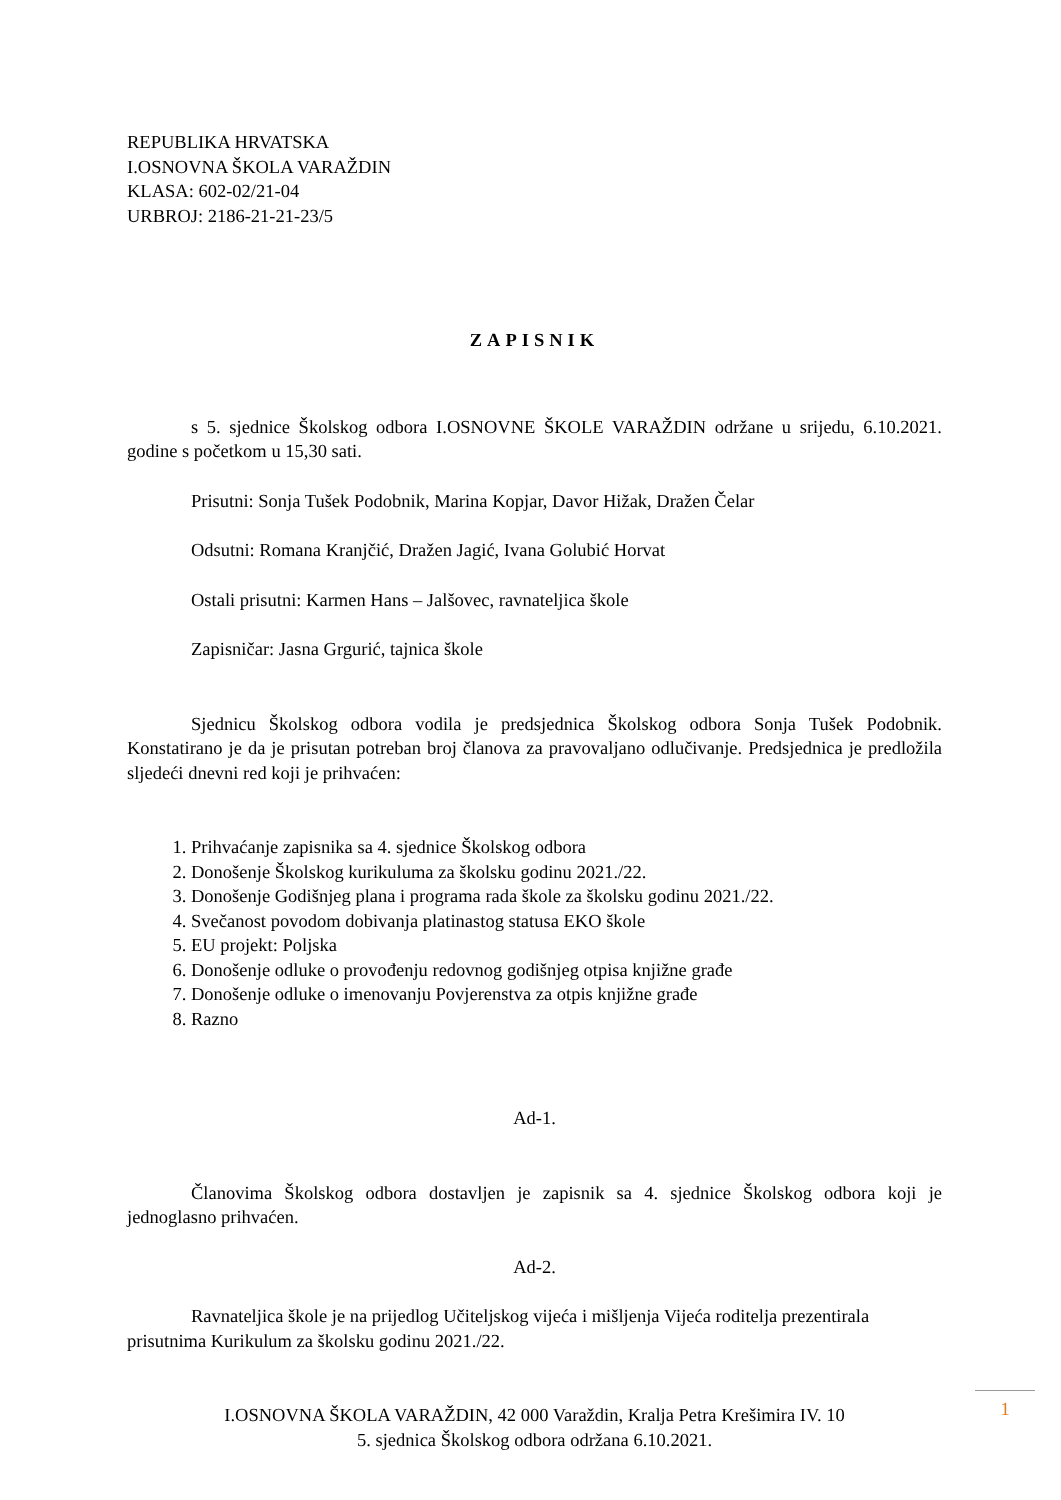REPUBLIKA HRVATSKA
I.OSNOVNA ŠKOLA VARAŽDIN
KLASA: 602-02/21-04
URBROJ: 2186-21-21-23/5
ZAPISNIK
s 5. sjednice Školskog odbora I.OSNOVNE ŠKOLE VARAŽDIN održane u srijedu, 6.10.2021. godine s početkom u 15,30 sati.
Prisutni: Sonja Tušek Podobnik, Marina Kopjar, Davor Hižak, Dražen Čelar
Odsutni: Romana Kranjčić, Dražen Jagić, Ivana Golubić Horvat
Ostali prisutni: Karmen Hans – Jalšovec, ravnateljica škole
Zapisničar: Jasna Grgurić, tajnica škole
Sjednicu Školskog odbora vodila je predsjednica Školskog odbora Sonja Tušek Podobnik. Konstatirano je da je prisutan potreban broj članova za pravovaljano odlučivanje. Predsjednica je predložila sljedeći dnevni red koji je prihvaćen:
1. Prihvaćanje zapisnika sa 4. sjednice Školskog odbora
2. Donošenje Školskog kurikuluma za školsku godinu 2021./22.
3. Donošenje Godišnjeg plana i programa rada škole za školsku godinu 2021./22.
4. Svečanost povodom dobivanja platinastog statusa EKO škole
5. EU projekt: Poljska
6. Donošenje odluke o provođenju redovnog godišnjeg otpisa knjižne građe
7. Donošenje odluke o imenovanju Povjerenstva za otpis knjižne građe
8. Razno
Ad-1.
Članovima Školskog odbora dostavljen je zapisnik sa 4. sjednice Školskog odbora koji je jednoglasno prihvaćen.
Ad-2.
Ravnateljica škole je na prijedlog Učiteljskog vijeća i mišljenja Vijeća roditelja prezentirala prisutnima Kurikulum za školsku godinu 2021./22.
I.OSNOVNA ŠKOLA VARAŽDIN, 42 000 Varaždin, Kralja Petra Krešimira IV. 10
5. sjednica Školskog odbora održana 6.10.2021.
1